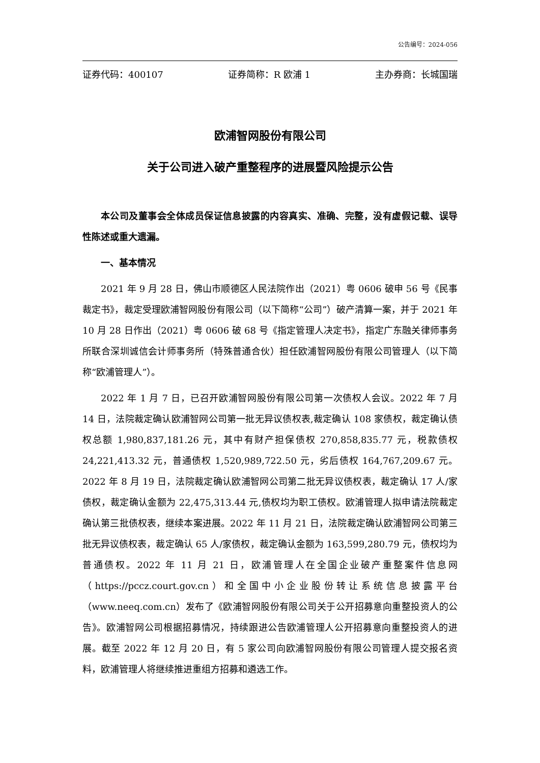公告编号：2024-056
证券代码：400107 证券简称：R 欧浦 1 主办券商：长城国瑞
欧浦智网股份有限公司
关于公司进入破产重整程序的进展暨风险提示公告
本公司及董事会全体成员保证信息披露的内容真实、准确、完整，没有虚假记载、误导性陈述或重大遗漏。
一、基本情况
2021 年 9 月 28 日，佛山市顺德区人民法院作出（2021）粤 0606 破申 56 号《民事裁定书》，裁定受理欧浦智网股份有限公司（以下简称“公司”）破产清算一案，并于 2021 年 10 月 28 日作出（2021）粤 0606 破 68 号《指定管理人决定书》，指定广东融关律师事务所联合深圳诚信会计师事务所（特殊普通合伙）担任欧浦智网股份有限公司管理人（以下简称“欧浦管理人”）。
2022 年 1 月 7 日，已召开欧浦智网股份有限公司第一次债权人会议。2022 年 7 月 14 日，法院裁定确认欧浦智网公司第一批无异议债权表,裁定确认 108 家债权，裁定确认债权总额 1,980,837,181.26 元，其中有财产担保债权 270,858,835.77 元，税款债权 24,221,413.32 元，普通债权 1,520,989,722.50 元，劣后债权 164,767,209.67 元。2022 年 8 月 19 日，法院裁定确认欧浦智网公司第二批无异议债权表，裁定确认 17 人/家债权，裁定确认金额为 22,475,313.44 元,债权均为职工债权。欧浦管理人拟申请法院裁定确认第三批债权表，继续本案进展。2022 年 11 月 21 日，法院裁定确认欧浦智网公司第三批无异议债权表，裁定确认 65 人/家债权，裁定确认金额为 163,599,280.79 元，债权均为普通债权。2022 年 11 月 21 日，欧浦管理人在全国企业破产重整案件信息网（https://pccz.court.gov.cn）和全国中小企业股份转让系统信息披露平台（www.neeq.com.cn）发布了《欧浦智网股份有限公司关于公开招募意向重整投资人的公告》。欧浦智网公司根据招募情况，持续跟进公告欧浦管理人公开招募意向重整投资人的进展。截至 2022 年 12 月 20 日，有 5 家公司向欧浦智网股份有限公司管理人提交报名资料，欧浦管理人将继续推进重组方招募和遴选工作。